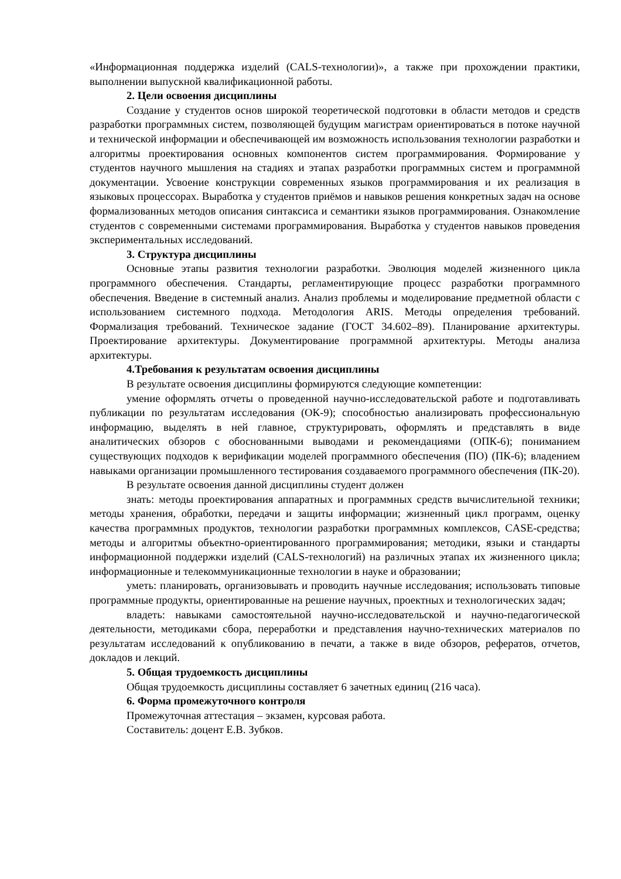«Информационная поддержка изделий (CALS-технологии)», а также при прохождении практики, выполнении выпускной квалификационной работы.
2. Цели освоения дисциплины
Создание у студентов основ широкой теоретической подготовки в области методов и средств разработки программных систем, позволяющей будущим магистрам ориентироваться в потоке научной и технической информации и обеспечивающей им возможность использования технологии разработки и алгоритмы проектирования основных компонентов систем программирования. Формирование у студентов научного мышления на стадиях и этапах разработки программных систем и программной документации. Усвоение конструкции современных языков программирования и их реализация в языковых процессорах. Выработка у студентов приёмов и навыков решения конкретных задач на основе формализованных методов описания синтаксиса и семантики языков программирования. Ознакомление студентов с современными системами программирования. Выработка у студентов навыков проведения экспериментальных исследований.
3. Структура дисциплины
Основные этапы развития технологии разработки. Эволюция моделей жизненного цикла программного обеспечения. Стандарты, регламентирующие процесс разработки программного обеспечения. Введение в системный анализ. Анализ проблемы и моделирование предметной области с использованием системного подхода. Методология ARIS. Методы определения требований. Формализация требований. Техническое задание (ГОСТ 34.602–89). Планирование архитектуры. Проектирование архитектуры. Документирование программной архитектуры. Методы анализа архитектуры.
4.Требования к результатам освоения дисциплины
В результате освоения дисциплины формируются следующие компетенции:
умение оформлять отчеты о проведенной научно-исследовательской работе и подготавливать публикации по результатам исследования (ОК-9); способностью анализировать профессиональную информацию, выделять в ней главное, структурировать, оформлять и представлять в виде аналитических обзоров с обоснованными выводами и рекомендациями (ОПК-6); пониманием существующих подходов к верификации моделей программного обеспечения (ПО) (ПК-6); владением навыками организации промышленного тестирования создаваемого программного обеспечения (ПК-20).
В результате освоения данной дисциплины студент должен
знать: методы проектирования аппаратных и программных средств вычислительной техники; методы хранения, обработки, передачи и защиты информации; жизненный цикл программ, оценку качества программных продуктов, технологии разработки программных комплексов, CASE-средства; методы и алгоритмы объектно-ориентированного программирования; методики, языки и стандарты информационной поддержки изделий (CALS-технологий) на различных этапах их жизненного цикла; информационные и телекоммуникационные технологии в науке и образовании;
уметь: планировать, организовывать и проводить научные исследования; использовать типовые программные продукты, ориентированные на решение научных, проектных и технологических задач;
владеть: навыками самостоятельной научно-исследовательской и научно-педагогической деятельности, методиками сбора, переработки и представления научно-технических материалов по результатам исследований к опубликованию в печати, а также в виде обзоров, рефератов, отчетов, докладов и лекций.
5. Общая трудоемкость дисциплины
Общая трудоемкость дисциплины составляет 6 зачетных единиц (216 часа).
6. Форма промежуточного контроля
Промежуточная аттестация – экзамен, курсовая работа.
Составитель: доцент Е.В. Зубков.